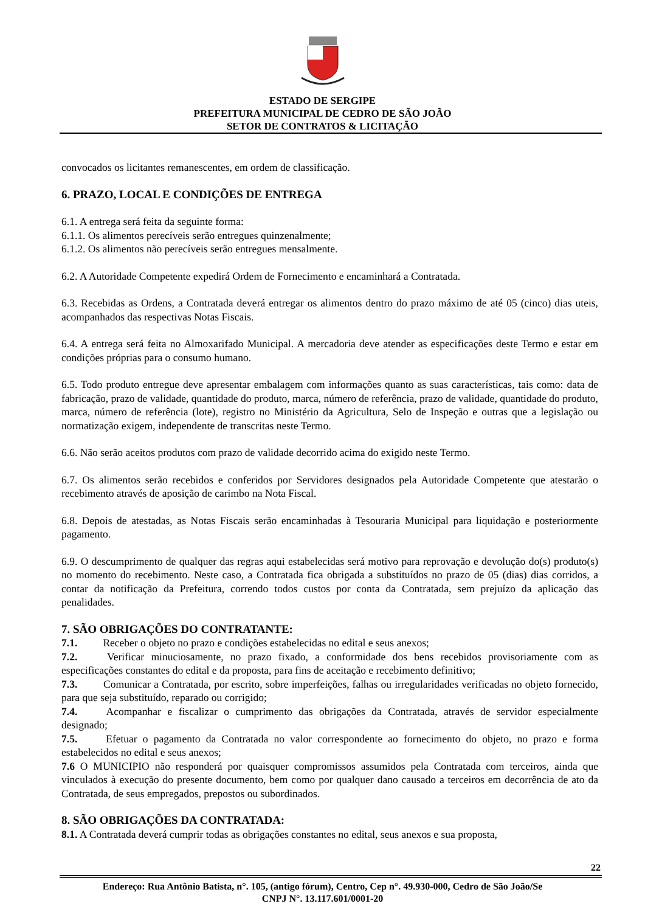ESTADO DE SERGIPE
PREFEITURA MUNICIPAL DE CEDRO DE SÃO JOÃO
SETOR DE CONTRATOS & LICITAÇÃO
convocados os licitantes remanescentes, em ordem de classificação.
6. PRAZO, LOCAL E CONDIÇÕES DE ENTREGA
6.1. A entrega será feita da seguinte forma:
6.1.1. Os alimentos perecíveis serão entregues quinzenalmente;
6.1.2. Os alimentos não perecíveis serão entregues mensalmente.
6.2. A Autoridade Competente expedirá Ordem de Fornecimento e encaminhará a Contratada.
6.3. Recebidas as Ordens, a Contratada deverá entregar os alimentos dentro do prazo máximo de até 05 (cinco) dias uteis, acompanhados das respectivas Notas Fiscais.
6.4. A entrega será feita no Almoxarifado Municipal. A mercadoria deve atender as especificações deste Termo e estar em condições próprias para o consumo humano.
6.5. Todo produto entregue deve apresentar embalagem com informações quanto as suas características, tais como: data de fabricação, prazo de validade, quantidade do produto, marca, número de referência, prazo de validade, quantidade do produto, marca, número de referência (lote), registro no Ministério da Agricultura, Selo de Inspeção e outras que a legislação ou normatização exigem, independente de transcritas neste Termo.
6.6. Não serão aceitos produtos com prazo de validade decorrido acima do exigido neste Termo.
6.7. Os alimentos serão recebidos e conferidos por Servidores designados pela Autoridade Competente que atestarão o recebimento através de aposição de carimbo na Nota Fiscal.
6.8. Depois de atestadas, as Notas Fiscais serão encaminhadas à Tesouraria Municipal para liquidação e posteriormente pagamento.
6.9. O descumprimento de qualquer das regras aqui estabelecidas será motivo para reprovação e devolução do(s) produto(s) no momento do recebimento. Neste caso, a Contratada fica obrigada a substituídos no prazo de 05 (dias) dias corridos, a contar da notificação da Prefeitura, correndo todos custos por conta da Contratada, sem prejuízo da aplicação das penalidades.
7. SÃO OBRIGAÇÕES DO CONTRATANTE:
7.1. Receber o objeto no prazo e condições estabelecidas no edital e seus anexos;
7.2. Verificar minuciosamente, no prazo fixado, a conformidade dos bens recebidos provisoriamente com as especificações constantes do edital e da proposta, para fins de aceitação e recebimento definitivo;
7.3. Comunicar a Contratada, por escrito, sobre imperfeições, falhas ou irregularidades verificadas no objeto fornecido, para que seja substituído, reparado ou corrigido;
7.4. Acompanhar e fiscalizar o cumprimento das obrigações da Contratada, através de servidor especialmente designado;
7.5. Efetuar o pagamento da Contratada no valor correspondente ao fornecimento do objeto, no prazo e forma estabelecidos no edital e seus anexos;
7.6 O MUNICIPIO não responderá por quaisquer compromissos assumidos pela Contratada com terceiros, ainda que vinculados à execução do presente documento, bem como por qualquer dano causado a terceiros em decorrência de ato da Contratada, de seus empregados, prepostos ou subordinados.
8. SÃO OBRIGAÇÕES DA CONTRATADA:
8.1. A Contratada deverá cumprir todas as obrigações constantes no edital, seus anexos e sua proposta,
22
Endereço: Rua Antônio Batista, n°. 105, (antigo fórum), Centro, Cep n°. 49.930-000, Cedro de São João/Se
CNPJ N°. 13.117.601/0001-20